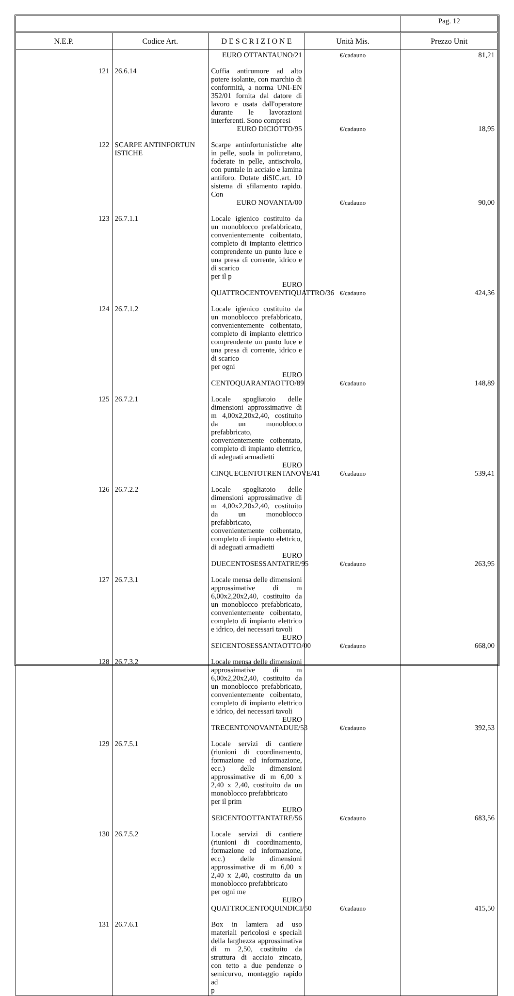| | | | | Pag. 12 |
| N.E.P. | Codice Art. | D E S C R I Z I O N E | Unità Mis. | Prezzo Unit |
| | | EURO OTTANTAUNO/21 | €/cadauno | 81,21 |
| 121 | 26.6.14 | Cuffia antirumore ad alto potere isolante, con marchio di conformità, a norma UNI-EN 352/01 fornita dal datore di lavoro e usata dall'operatore durante le lavorazioni interferenti. Sono compresi EURO DICIOTTO/95 | €/cadauno | 18,95 |
| 122 | SCARPE ANTINFORTUN ISTICHE | Scarpe antinfortunistiche alte in pelle, suola in poliuretano, foderate in pelle, antiscivolo, con puntale in acciaio e lamina antiforo. Dotate diSIC.art. 10 sistema di sfilamento rapido. Con EURO NOVANTA/00 | €/cadauno | 90,00 |
| 123 | 26.7.1.1 | Locale igienico costituito da un monoblocco prefabbricato, convenientemente coibentato, completo di impianto elettrico comprendente un punto luce e una presa di corrente, idrico e di scarico per il p EURO QUATTROCENTOVENTIQUATTRO/36 | €/cadauno | 424,36 |
| 124 | 26.7.1.2 | Locale igienico costituito da un monoblocco prefabbricato, convenientemente coibentato, completo di impianto elettrico comprendente un punto luce e una presa di corrente, idrico e di scarico per ogni EURO CENTOQUARANTAOTTO/89 | €/cadauno | 148,89 |
| 125 | 26.7.2.1 | Locale spogliatoio delle dimensioni approssimative di m 4,00x2,20x2,40, costituito da un monoblocco prefabbricato, convenientemente coibentato, completo di impianto elettrico, di adeguati armadietti EURO CINQUECENTOTRENTANOVE/41 | €/cadauno | 539,41 |
| 126 | 26.7.2.2 | Locale spogliatoio delle dimensioni approssimative di m 4,00x2,20x2,40, costituito da un monoblocco prefabbricato, convenientemente coibentato, completo di impianto elettrico, di adeguati armadietti EURO DUECENTOSESSANTATRE/95 | €/cadauno | 263,95 |
| 127 | 26.7.3.1 | Locale mensa delle dimensioni approssimative di m 6,00x2,20x2,40, costituito da un monoblocco prefabbricato, convenientemente coibentato, completo di impianto elettrico e idrico, dei necessari tavoli EURO SEICENTOSESSANTAOTTO/00 | €/cadauno | 668,00 |
| 128 | 26.7.3.2 | Locale mensa delle dimensioni approssimative di m 6,00x2,20x2,40, costituito da un monoblocco prefabbricato, convenientemente coibentato, completo di impianto elettrico e idrico, dei necessari tavoli EURO TRECENTONOVANTADUE/53 | €/cadauno | 392,53 |
| 129 | 26.7.5.1 | Locale servizi di cantiere (riunioni di coordinamento, formazione ed informazione, ecc.) delle dimensioni approssimative di m 6,00 x 2,40 x 2,40, costituito da un monoblocco prefabbricato per il prim EURO SEICENTOOTTANTATRE/56 | €/cadauno | 683,56 |
| 130 | 26.7.5.2 | Locale servizi di cantiere (riunioni di coordinamento, formazione ed informazione, ecc.) delle dimensioni approssimative di m 6,00 x 2,40 x 2,40, costituito da un monoblocco prefabbricato per ogni me EURO QUATTROCENTOQUINDICI/50 | €/cadauno | 415,50 |
| 131 | 26.7.6.1 | Box in lamiera ad uso materiali pericolosi e speciali della larghezza approssimativa di m 2,50, costituito da struttura di acciaio zincato, con tetto a due pendenze o semicurvo, montaggio rapido ad p | | |